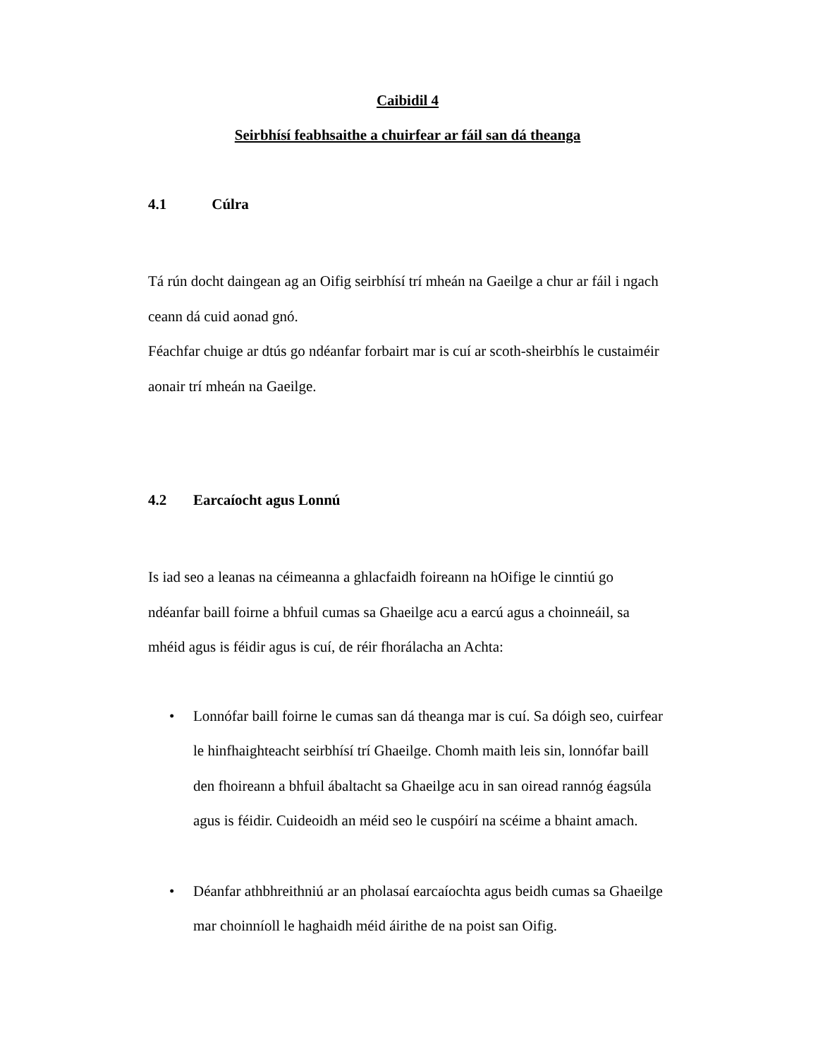Caibidil 4
Seirbhísí feabhsaithe a chuirfear ar fáil san dá theanga
4.1 Cúlra
Tá rún docht daingean ag an Oifig seirbhísí trí mheán na Gaeilge a chur ar fáil i ngach ceann dá cuid aonad gnó.
Féachfar chuige ar dtús go ndéanfar forbairt mar is cuí ar scoth-sheirbhís le custaiméir aonair trí mheán na Gaeilge.
4.2 Earcaíocht agus Lonnú
Is iad seo a leanas na céimeanna a ghlacfaidh foireann na hOifige le cinntiú go ndéanfar baill foirne a bhfuil cumas sa Ghaeilge acu a earcú agus a choinneáil, sa mhéid agus is féidir agus is cuí, de réir fhorálacha an Achta:
• Lonnófar baill foirne le cumas san dá theanga mar is cuí. Sa dóigh seo, cuirfear le hinfhaighteacht seirbhísí trí Ghaeilge. Chomh maith leis sin, lonnófar baill den fhoireann a bhfuil ábaltacht sa Ghaeilge acu in san oiread rannóg éagsúla agus is féidir. Cuideoidh an méid seo le cuspóirí na scéime a bhaint amach.
• Déanfar athbhreithniú ar an pholasaí earcaíochta agus beidh cumas sa Ghaeilge mar choinníoll le haghaidh méid áirithe de na poist san Oifig.